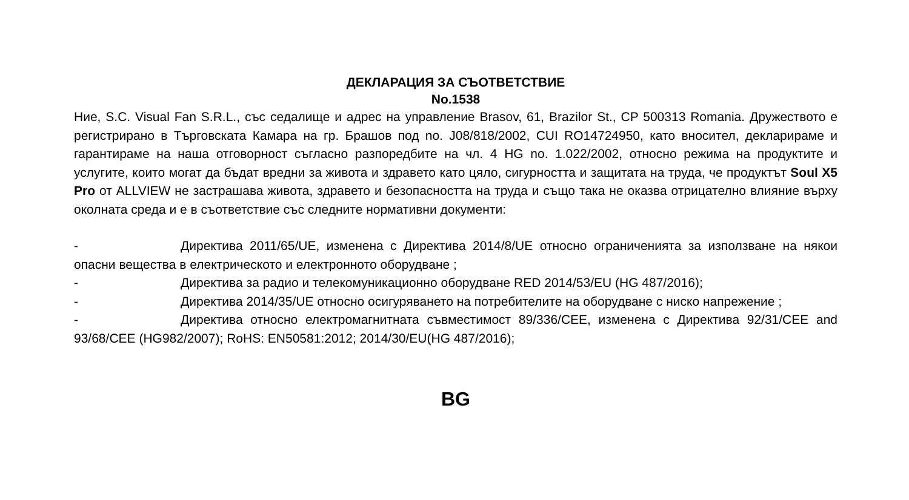ДЕКЛАРАЦИЯ ЗА СЪОТВЕТСТВИЕ
No.1538
Ние, S.C. Visual Fan S.R.L., със седалище и адрес на управление Brasov, 61, Brazilor St., CP 500313 Romania. Дружеството е регистрирано в Търговската Камара на гр. Брашов под no. J08/818/2002, CUI RO14724950, като вносител, декларираме и гарантираме на наша отговорност съгласно разпоредбите на чл. 4 HG no. 1.022/2002, относно режима на продуктите и услугите, които могат да бъдат вредни за живота и здравето като цяло, сигурността и защитата на труда, че продуктът Soul X5 Pro от ALLVIEW не застрашава живота, здравето и безопасността на труда и също така не оказва отрицателно влияние върху околната среда и е в съответствие със следните нормативни документи:
- Директива 2011/65/UE, изменена с Директива 2014/8/UE относно ограниченията за използване на някои опасни вещества в електрическото и електронното оборудване ;
- Директива за радио и телекомуникационно оборудване RED 2014/53/EU (HG 487/2016);
- Директива 2014/35/UE относно осигуряването на потребителите на оборудване с ниско напрежение ;
- Директива относно електромагнитната съвместимост 89/336/CEE, изменена с Директива 92/31/CEE and 93/68/CEE (HG982/2007); RoHS: EN50581:2012; 2014/30/EU(HG 487/2016);
BG